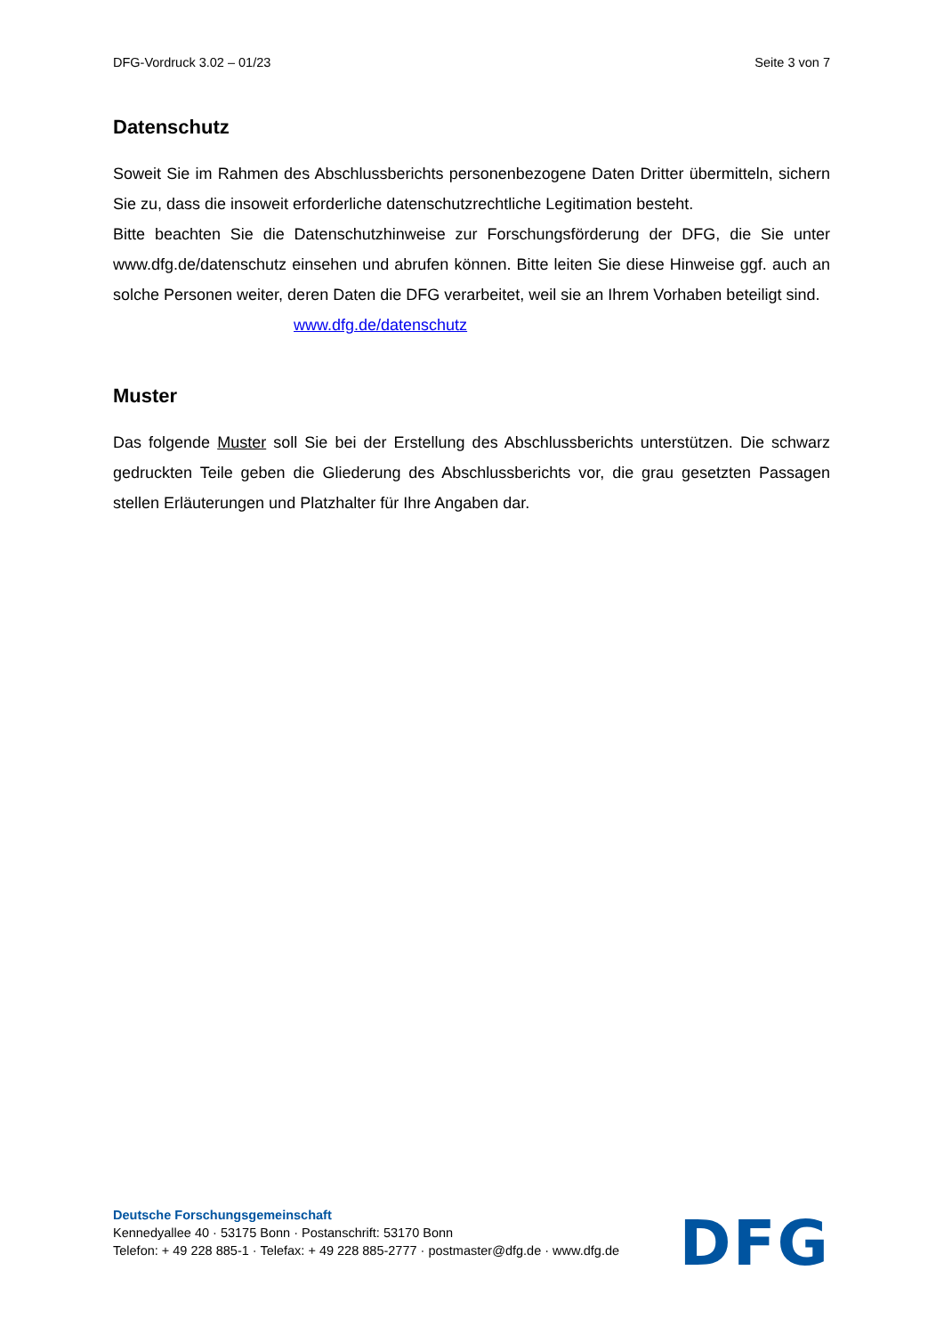DFG-Vordruck 3.02 – 01/23 Seite 3 von 7
Datenschutz
Soweit Sie im Rahmen des Abschlussberichts personenbezogene Daten Dritter übermitteln, sichern Sie zu, dass die insoweit erforderliche datenschutzrechtliche Legitimation besteht.
Bitte beachten Sie die Datenschutzhinweise zur Forschungsförderung der DFG, die Sie unter www.dfg.de/datenschutz einsehen und abrufen können. Bitte leiten Sie diese Hinweise ggf. auch an solche Personen weiter, deren Daten die DFG verarbeitet, weil sie an Ihrem Vorhaben beteiligt sind.
www.dfg.de/datenschutz
Muster
Das folgende Muster soll Sie bei der Erstellung des Abschlussberichts unterstützen. Die schwarz gedruckten Teile geben die Gliederung des Abschlussberichts vor, die grau gesetzten Passagen stellen Erläuterungen und Platzhalter für Ihre Angaben dar.
Deutsche Forschungsgemeinschaft
Kennedyallee 40 · 53175 Bonn · Postanschrift: 53170 Bonn
Telefon: + 49 228 885-1 · Telefax: + 49 228 885-2777 · postmaster@dfg.de · www.dfg.de
DFG